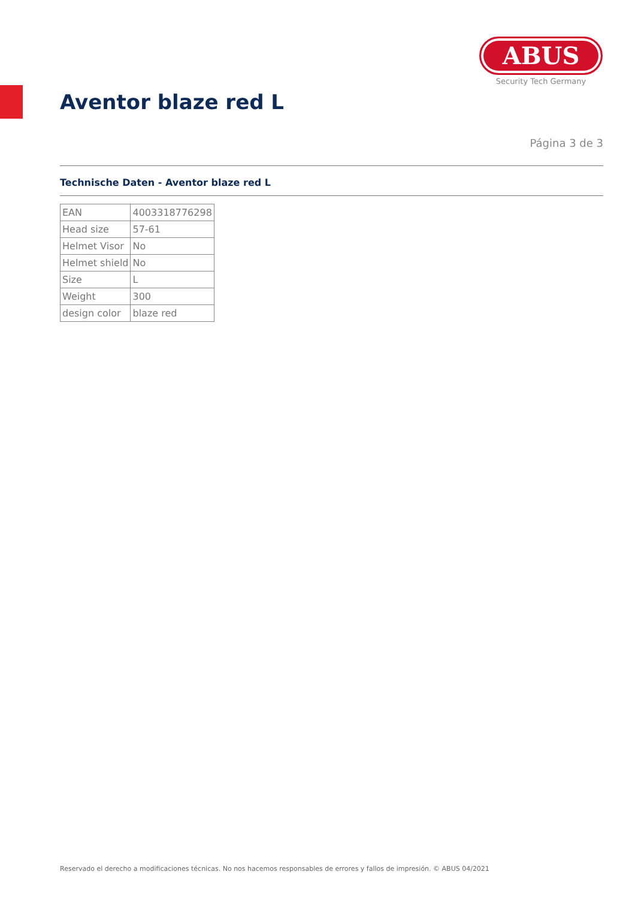ABUS
Security Tech Germany
Aventor blaze red L
Página 3 de 3
Technische Daten - Aventor blaze red L
| EAN | 4003318776298 |
| Head size | 57-61 |
| Helmet Visor | No |
| Helmet shield | No |
| Size | L |
| Weight | 300 |
| design color | blaze red |
Reservado el derecho a modificaciones técnicas. No nos hacemos responsables de errores y fallos de impresión. © ABUS 04/2021